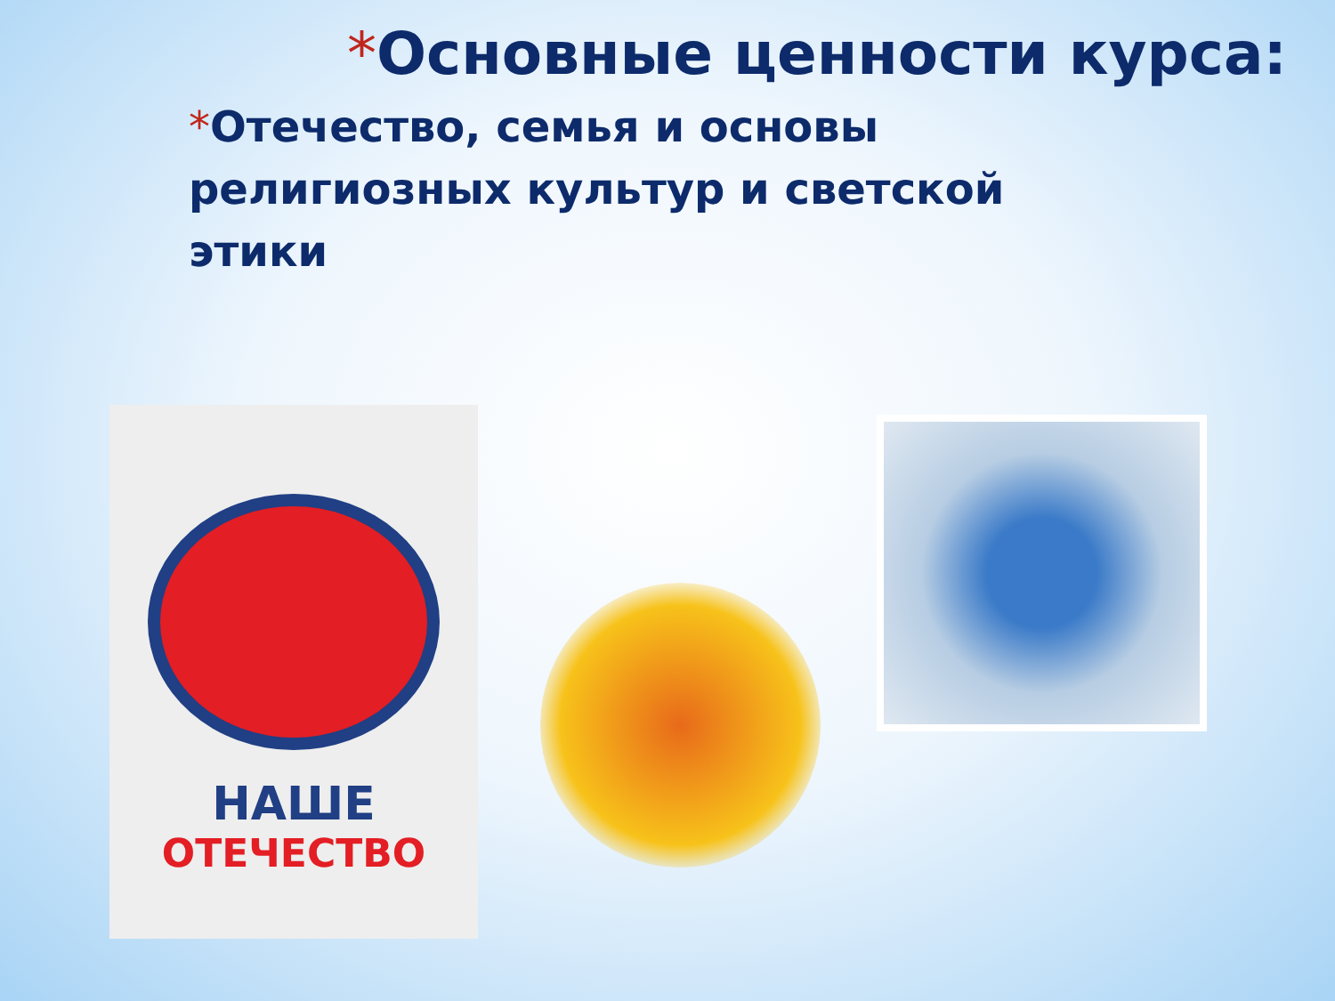*Основные ценности курса:
*Отечество, семья и основы религиозных культур и светской этики
НАШЕ
ОТЕЧЕСТВО